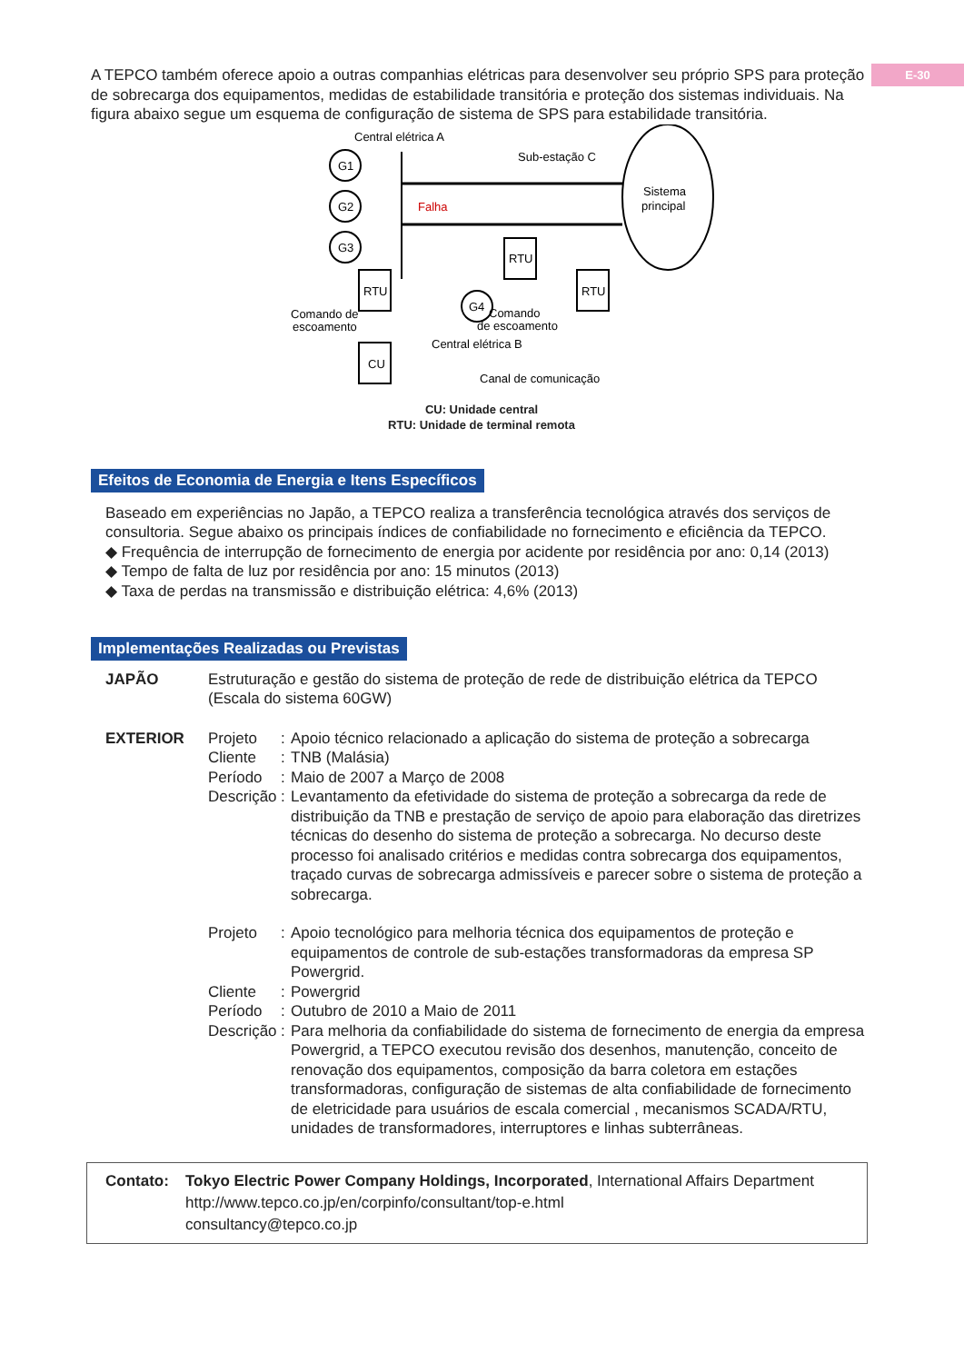E-30
A TEPCO também oferece apoio a outras companhias elétricas para desenvolver seu próprio SPS para proteção de sobrecarga dos equipamentos, medidas de estabilidade transitória e proteção dos sistemas individuais. Na figura abaixo segue um esquema de configuração de sistema de SPS para estabilidade transitória.
Central elétrica A
G1
G2
G3
Falha
Sub-estação C
Sistema
principal
RTU
RTU
RTU
G4
CU
Comando de
escoamento
Comando
de escoamento
Central elétrica B
Canal de comunicação
CU: Unidade central
RTU: Unidade de terminal remota
Efeitos de Economia de Energia e Itens Específicos
Baseado em experiências no Japão, a TEPCO realiza a transferência tecnológica através dos serviços de consultoria. Segue abaixo os principais índices de confiabilidade no fornecimento e eficiência da TEPCO.
◆ Frequência de interrupção de fornecimento de energia por acidente por residência por ano: 0,14 (2013)
◆ Tempo de falta de luz por residência por ano: 15 minutos (2013)
◆ Taxa de perdas na transmissão e distribuição elétrica: 4,6% (2013)
Implementações Realizadas ou Previstas
JAPÃO Estruturação e gestão do sistema de proteção de rede de distribuição elétrica da TEPCO (Escala do sistema 60GW)
EXTERIOR Projeto : Apoio técnico relacionado a aplicação do sistema de proteção a sobrecarga
Cliente : TNB (Malásia)
Período : Maio de 2007 a Março de 2008
Descrição
: Levantamento da efetividade do sistema de proteção a sobrecarga da rede de distribuição da TNB e prestação de serviço de apoio para elaboração das diretrizes técnicas do desenho do sistema de proteção a sobrecarga. No decurso deste processo foi analisado critérios e medidas contra sobrecarga dos equipamentos, traçado curvas de sobrecarga admissíveis e parecer sobre o sistema de proteção a sobrecarga.
Projeto : Apoio tecnológico para melhoria técnica dos equipamentos de proteção e equipamentos de controle de sub-estações transformadoras da empresa SP Powergrid.
Cliente : Powergrid
Período : Outubro de 2010 a Maio de 2011
Descrição
: Para melhoria da confiabilidade do sistema de fornecimento de energia da empresa Powergrid, a TEPCO executou revisão dos desenhos, manutenção, conceito de renovação dos equipamentos, composição da barra coletora em estações transformadoras, configuração de sistemas de alta confiabilidade de fornecimento de eletricidade para usuários de escala comercial , mecanismos SCADA/RTU, unidades de transformadores, interruptores e linhas subterrâneas.
Contato: Tokyo Electric Power Company Holdings, Incorporated, International Affairs Department
http://www.tepco.co.jp/en/corpinfo/consultant/top-e.html
consultancy@tepco.co.jp